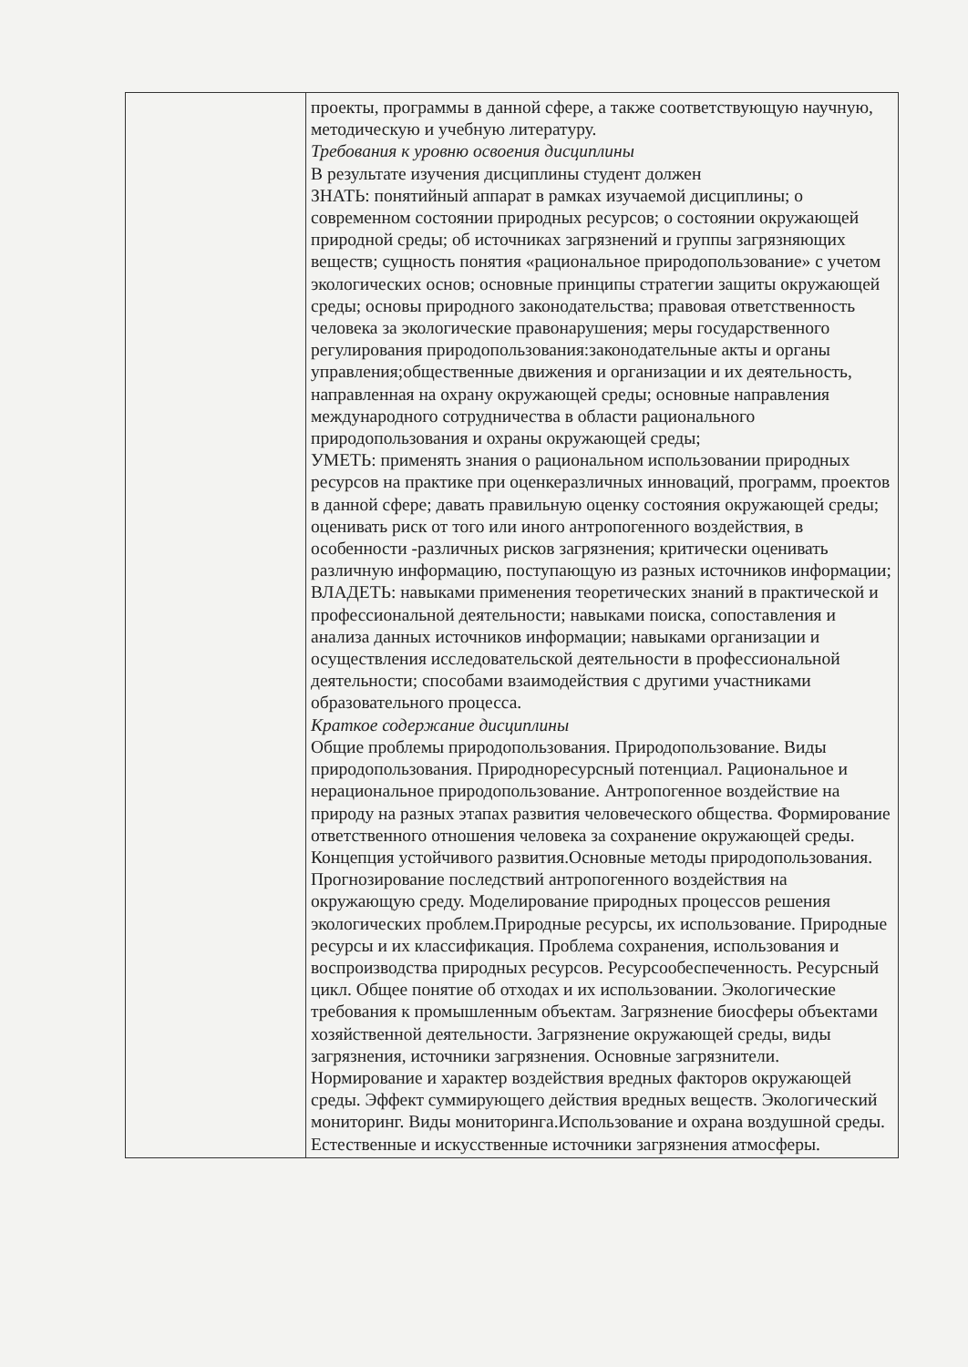| | проекты, программы в данной сфере, а также соответствующую научную, методическую и учебную литературу. Требования к уровню освоения дисциплины В результате изучения дисциплины студент должен ЗНАТЬ: понятийный аппарат в рамках изучаемой дисциплины; о современном состоянии природных ресурсов; о состоянии окружающей природной среды; об источниках загрязнений и группы загрязняющих веществ; сущность понятия «рациональное природопользование» с учетом экологических основ; основные принципы стратегии защиты окружающей среды; основы природного законодательства; правовая ответственность человека за экологические правонарушения; меры государственного регулирования природопользования:законодательные акты и органы управления;общественные движения и организации и их деятельность, направленная на охрану окружающей среды; основные направления международного сотрудничества в области рационального природопользования и охраны окружающей среды; УМЕТЬ: применять знания о рациональном использовании природных ресурсов на практике при оценкеразличных инноваций, программ, проектов в данной сфере; давать правильную оценку состояния окружающей среды; оценивать риск от того или иного антропогенного воздействия, в особенности -различных рисков загрязнения; критически оценивать различную информацию, поступающую из разных источников информации; ВЛАДЕТЬ: навыками применения теоретических знаний в практической и профессиональной деятельности; навыками поиска, сопоставления и анализа данных источников информации; навыками организации и осуществления исследовательской деятельности в профессиональной деятельности; способами взаимодействия с другими участниками образовательного процесса. Краткое содержание дисциплины Общие проблемы природопользования. Природопользование. Виды природопользования. Природноресурсный потенциал. Рациональное и нерациональное природопользование. Антропогенное воздействие на природу на разных этапах развития человеческого общества. Формирование ответственного отношения человека за сохранение окружающей среды. Концепция устойчивого развития.Основные методы природопользования. Прогнозирование последствий антропогенного воздействия на окружающую среду. Моделирование природных процессов решения экологических проблем.Природные ресурсы, их использование. Природные ресурсы и их классификация. Проблема сохранения, использования и воспроизводства природных ресурсов. Ресурсообеспеченность. Ресурсный цикл. Общее понятие об отходах и их использовании. Экологические требования к промышленным объектам. Загрязнение биосферы объектами хозяйственной деятельности. Загрязнение окружающей среды, виды загрязнения, источники загрязнения. Основные загрязнители. Нормирование и характер воздействия вредных факторов окружающей среды. Эффект суммирующего действия вредных веществ. Экологический мониторинг. Виды мониторинга.Использование и охрана воздушной среды. Естественные и искусственные источники загрязнения атмосферы. |